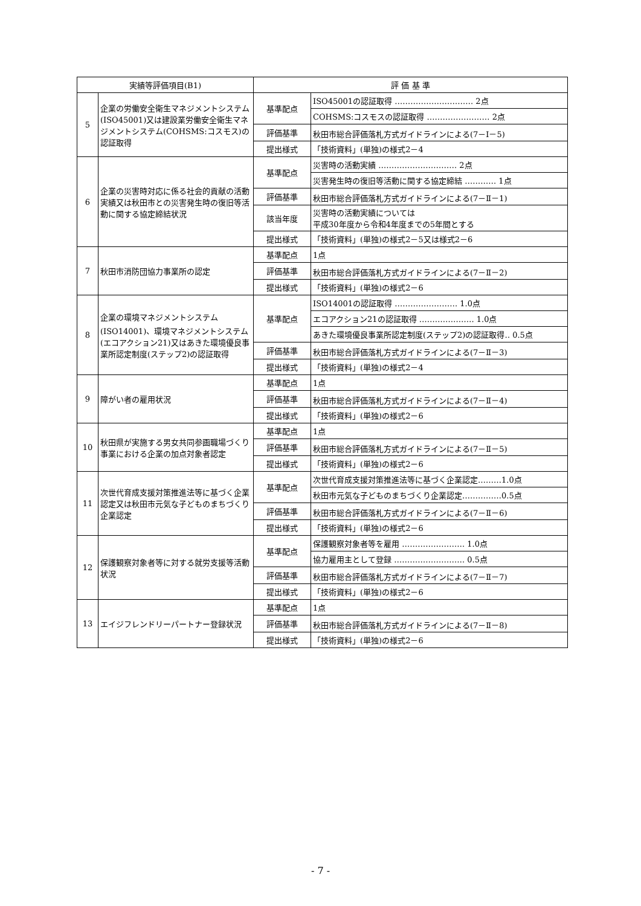| 実績等評価項目(B1) | | 評 価 基 準 | |
| --- | --- | --- | --- |
| 5 | 企業の労働安全衛生マネジメントシステム(ISO45001)又は建設業労働安全衛生マネジメントシステム(COHSMS:コスモス)の認証取得 | 基準配点 | ISO45001の認証取得 ………………………… 2点 |
| | | | COHSMS:コスモスの認証取得 …………………… 2点 |
| | | 評価基準 | 秋田市総合評価落札方式ガイドラインによる(7－Ⅰ－5) |
| | | 提出様式 | 「技術資料」(単独)の様式2－4 |
| 6 | 企業の災害時対応に係る社会的貢献の活動実績又は秋田市との災害発生時の復旧等活動に関する協定締結状況 | 基準配点 | 災害時の活動実績 ………………………… 2点 |
| | | | 災害発生時の復旧等活動に関する協定締結 ………… 1点 |
| | | 評価基準 | 秋田市総合評価落札方式ガイドラインによる(7－Ⅱ－1) |
| | | 該当年度 | 災害時の活動実績については 平成30年度から令和4年度までの5年間とする |
| | | 提出様式 | 「技術資料」(単独)の様式2－5又は様式2－6 |
| 7 | 秋田市消防団協力事業所の認定 | 基準配点 | 1点 |
| | | 評価基準 | 秋田市総合評価落札方式ガイドラインによる(7－Ⅱ－2) |
| | | 提出様式 | 「技術資料」(単独)の様式2－6 |
| 8 | 企業の環境マネジメントシステム(ISO14001)、環境マネジメントシステム(エコアクション21)又はあきた環境優良事業所認定制度(ステップ2)の認証取得 | 基準配点 | ISO14001の認証取得 …………………… 1.0点 |
| | | | エコアクション21の認証取得 ………………… 1.0点 |
| | | | あきた環境優良事業所認定制度(ステップ2)の認証取得‥ 0.5点 |
| | | 評価基準 | 秋田市総合評価落札方式ガイドラインによる(7－Ⅱ－3) |
| | | 提出様式 | 「技術資料」(単独)の様式2－4 |
| 9 | 障がい者の雇用状況 | 基準配点 | 1点 |
| | | 評価基準 | 秋田市総合評価落札方式ガイドラインによる(7－Ⅱ－4) |
| | | 提出様式 | 「技術資料」(単独)の様式2－6 |
| 10 | 秋田県が実施する男女共同参画職場づくり事業における企業の加点対象者認定 | 基準配点 | 1点 |
| | | 評価基準 | 秋田市総合評価落札方式ガイドラインによる(7－Ⅱ－5) |
| | | 提出様式 | 「技術資料」(単独)の様式2－6 |
| 11 | 次世代育成支援対策推進法等に基づく企業認定又は秋田市元気な子どものまちづくり企業認定 | 基準配点 | 次世代育成支援対策推進法等に基づく企業認定………1.0点 |
| | | | 秋田市元気な子どものまちづくり企業認定……………0.5点 |
| | | 評価基準 | 秋田市総合評価落札方式ガイドラインによる(7－Ⅱ－6) |
| | | 提出様式 | 「技術資料」(単独)の様式2－6 |
| 12 | 保護観察対象者等に対する就労支援等活動状況 | 基準配点 | 保護観察対象者等を雇用 …………………… 1.0点 |
| | | | 協力雇用主として登録 ……………………… 0.5点 |
| | | 評価基準 | 秋田市総合評価落札方式ガイドラインによる(7－Ⅱ－7) |
| | | 提出様式 | 「技術資料」(単独)の様式2－6 |
| 13 | エイジフレンドリーパートナー登録状況 | 基準配点 | 1点 |
| | | 評価基準 | 秋田市総合評価落札方式ガイドラインによる(7－Ⅱ－8) |
| | | 提出様式 | 「技術資料」(単独)の様式2－6 |
- 7 -